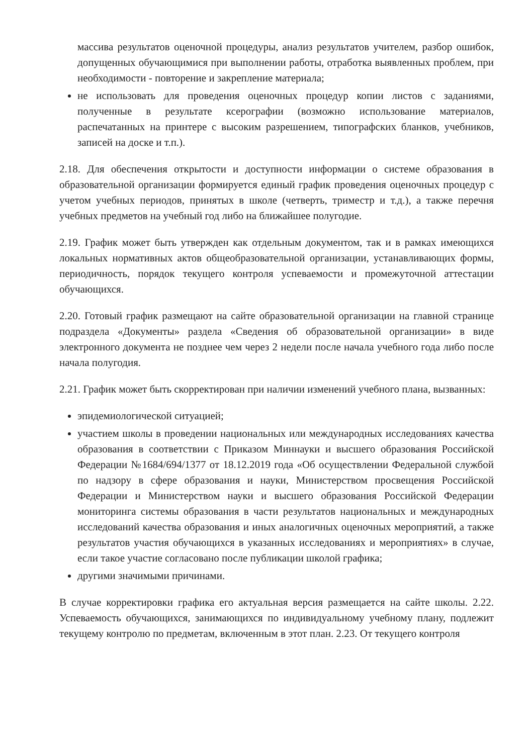массива результатов оценочной процедуры, анализ результатов учителем, разбор ошибок, допущенных обучающимися при выполнении работы, отработка выявленных проблем, при необходимости - повторение и закрепление материала;
не использовать для проведения оценочных процедур копии листов с заданиями, полученные в результате ксерографии (возможно использование материалов, распечатанных на принтере с высоким разрешением, типографских бланков, учебников, записей на доске и т.п.).
2.18. Для обеспечения открытости и доступности информации о системе образования в образовательной организации формируется единый график проведения оценочных процедур с учетом учебных периодов, принятых в школе (четверть, триместр и т.д.), а также перечня учебных предметов на учебный год либо на ближайшее полугодие.
2.19. График может быть утвержден как отдельным документом, так и в рамках имеющихся локальных нормативных актов общеобразовательной организации, устанавливающих формы, периодичность, порядок текущего контроля успеваемости и промежуточной аттестации обучающихся.
2.20. Готовый график размещают на сайте образовательной организации на главной странице подраздела «Документы» раздела «Сведения об образовательной организации» в виде электронного документа не позднее чем через 2 недели после начала учебного года либо после начала полугодия.
2.21. График может быть скорректирован при наличии изменений учебного плана, вызванных:
эпидемиологической ситуацией;
участием школы в проведении национальных или международных исследованиях качества образования в соответствии с Приказом Миннауки и высшего образования Российской Федерации №1684/694/1377 от 18.12.2019 года «Об осуществлении Федеральной службой по надзору в сфере образования и науки, Министерством просвещения Российской Федерации и Министерством науки и высшего образования Российской Федерации мониторинга системы образования в части результатов национальных и международных исследований качества образования и иных аналогичных оценочных мероприятий, а также результатов участия обучающихся в указанных исследованиях и мероприятиях» в случае, если такое участие согласовано после публикации школой графика;
другими значимыми причинами.
В случае корректировки графика его актуальная версия размещается на сайте школы. 2.22. Успеваемость обучающихся, занимающихся по индивидуальному учебному плану, подлежит текущему контролю по предметам, включенным в этот план. 2.23. От текущего контроля